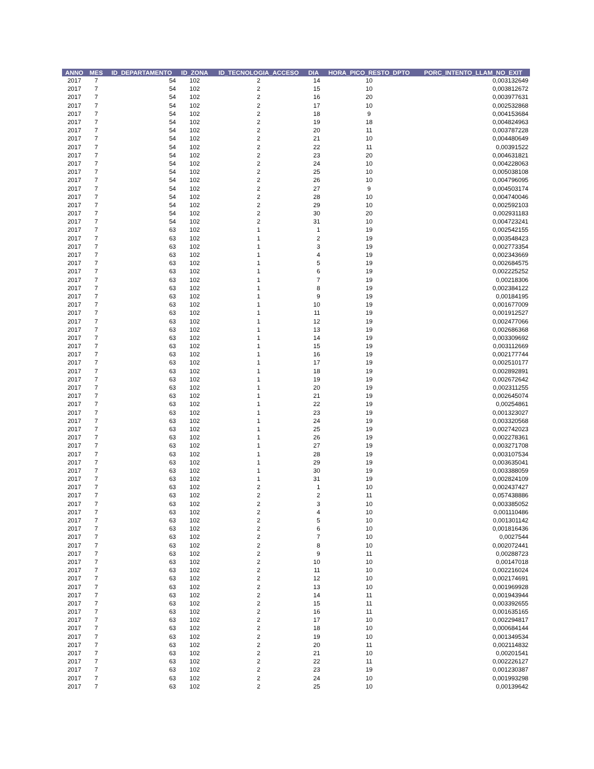| ANNO | MES | ID_DEPARTAMENTO | ID_ZONA | ID_TECNOLOGIA_ACCESO | DIA | HORA_PICO_RESTO_DPTO | PORC_INTENTO_LLAM_NO_EXIT |
| --- | --- | --- | --- | --- | --- | --- | --- |
| 2017 | 7 | 54 | 102 | 2 | 14 | 10 | 0,003132649 |
| 2017 | 7 | 54 | 102 | 2 | 15 | 10 | 0,003812672 |
| 2017 | 7 | 54 | 102 | 2 | 16 | 20 | 0,003977631 |
| 2017 | 7 | 54 | 102 | 2 | 17 | 10 | 0,002532868 |
| 2017 | 7 | 54 | 102 | 2 | 18 | 9 | 0,004153684 |
| 2017 | 7 | 54 | 102 | 2 | 19 | 18 | 0,004824963 |
| 2017 | 7 | 54 | 102 | 2 | 20 | 11 | 0,003787228 |
| 2017 | 7 | 54 | 102 | 2 | 21 | 10 | 0,004480649 |
| 2017 | 7 | 54 | 102 | 2 | 22 | 11 | 0,00391522 |
| 2017 | 7 | 54 | 102 | 2 | 23 | 20 | 0,004631821 |
| 2017 | 7 | 54 | 102 | 2 | 24 | 10 | 0,004228063 |
| 2017 | 7 | 54 | 102 | 2 | 25 | 10 | 0,005038108 |
| 2017 | 7 | 54 | 102 | 2 | 26 | 10 | 0,004796095 |
| 2017 | 7 | 54 | 102 | 2 | 27 | 9 | 0,004503174 |
| 2017 | 7 | 54 | 102 | 2 | 28 | 10 | 0,004740046 |
| 2017 | 7 | 54 | 102 | 2 | 29 | 10 | 0,002592103 |
| 2017 | 7 | 54 | 102 | 2 | 30 | 20 | 0,002931183 |
| 2017 | 7 | 54 | 102 | 2 | 31 | 10 | 0,004723241 |
| 2017 | 7 | 63 | 102 | 1 | 1 | 19 | 0,002542155 |
| 2017 | 7 | 63 | 102 | 1 | 2 | 19 | 0,003548423 |
| 2017 | 7 | 63 | 102 | 1 | 3 | 19 | 0,002773354 |
| 2017 | 7 | 63 | 102 | 1 | 4 | 19 | 0,002343669 |
| 2017 | 7 | 63 | 102 | 1 | 5 | 19 | 0,002684575 |
| 2017 | 7 | 63 | 102 | 1 | 6 | 19 | 0,002225252 |
| 2017 | 7 | 63 | 102 | 1 | 7 | 19 | 0,00218306 |
| 2017 | 7 | 63 | 102 | 1 | 8 | 19 | 0,002384122 |
| 2017 | 7 | 63 | 102 | 1 | 9 | 19 | 0,00184195 |
| 2017 | 7 | 63 | 102 | 1 | 10 | 19 | 0,001677009 |
| 2017 | 7 | 63 | 102 | 1 | 11 | 19 | 0,001912527 |
| 2017 | 7 | 63 | 102 | 1 | 12 | 19 | 0,002477066 |
| 2017 | 7 | 63 | 102 | 1 | 13 | 19 | 0,002686368 |
| 2017 | 7 | 63 | 102 | 1 | 14 | 19 | 0,003309692 |
| 2017 | 7 | 63 | 102 | 1 | 15 | 19 | 0,003112669 |
| 2017 | 7 | 63 | 102 | 1 | 16 | 19 | 0,002177744 |
| 2017 | 7 | 63 | 102 | 1 | 17 | 19 | 0,002510177 |
| 2017 | 7 | 63 | 102 | 1 | 18 | 19 | 0,002892891 |
| 2017 | 7 | 63 | 102 | 1 | 19 | 19 | 0,002672642 |
| 2017 | 7 | 63 | 102 | 1 | 20 | 19 | 0,002311255 |
| 2017 | 7 | 63 | 102 | 1 | 21 | 19 | 0,002645074 |
| 2017 | 7 | 63 | 102 | 1 | 22 | 19 | 0,00254861 |
| 2017 | 7 | 63 | 102 | 1 | 23 | 19 | 0,001323027 |
| 2017 | 7 | 63 | 102 | 1 | 24 | 19 | 0,003320568 |
| 2017 | 7 | 63 | 102 | 1 | 25 | 19 | 0,002742023 |
| 2017 | 7 | 63 | 102 | 1 | 26 | 19 | 0,002278361 |
| 2017 | 7 | 63 | 102 | 1 | 27 | 19 | 0,003271708 |
| 2017 | 7 | 63 | 102 | 1 | 28 | 19 | 0,003107534 |
| 2017 | 7 | 63 | 102 | 1 | 29 | 19 | 0,003635041 |
| 2017 | 7 | 63 | 102 | 1 | 30 | 19 | 0,003388059 |
| 2017 | 7 | 63 | 102 | 1 | 31 | 19 | 0,002824109 |
| 2017 | 7 | 63 | 102 | 2 | 1 | 10 | 0,002437427 |
| 2017 | 7 | 63 | 102 | 2 | 2 | 11 | 0,057438886 |
| 2017 | 7 | 63 | 102 | 2 | 3 | 10 | 0,003385052 |
| 2017 | 7 | 63 | 102 | 2 | 4 | 10 | 0,001110486 |
| 2017 | 7 | 63 | 102 | 2 | 5 | 10 | 0,001301142 |
| 2017 | 7 | 63 | 102 | 2 | 6 | 10 | 0,001816436 |
| 2017 | 7 | 63 | 102 | 2 | 7 | 10 | 0,0027544 |
| 2017 | 7 | 63 | 102 | 2 | 8 | 10 | 0,002072441 |
| 2017 | 7 | 63 | 102 | 2 | 9 | 11 | 0,00288723 |
| 2017 | 7 | 63 | 102 | 2 | 10 | 10 | 0,00147018 |
| 2017 | 7 | 63 | 102 | 2 | 11 | 10 | 0,002216024 |
| 2017 | 7 | 63 | 102 | 2 | 12 | 10 | 0,002174691 |
| 2017 | 7 | 63 | 102 | 2 | 13 | 10 | 0,001969928 |
| 2017 | 7 | 63 | 102 | 2 | 14 | 11 | 0,001943944 |
| 2017 | 7 | 63 | 102 | 2 | 15 | 11 | 0,003392655 |
| 2017 | 7 | 63 | 102 | 2 | 16 | 11 | 0,001635165 |
| 2017 | 7 | 63 | 102 | 2 | 17 | 10 | 0,002294817 |
| 2017 | 7 | 63 | 102 | 2 | 18 | 10 | 0,000684144 |
| 2017 | 7 | 63 | 102 | 2 | 19 | 10 | 0,001349534 |
| 2017 | 7 | 63 | 102 | 2 | 20 | 11 | 0,002114832 |
| 2017 | 7 | 63 | 102 | 2 | 21 | 10 | 0,00201541 |
| 2017 | 7 | 63 | 102 | 2 | 22 | 11 | 0,002226127 |
| 2017 | 7 | 63 | 102 | 2 | 23 | 19 | 0,001230387 |
| 2017 | 7 | 63 | 102 | 2 | 24 | 10 | 0,001993298 |
| 2017 | 7 | 63 | 102 | 2 | 25 | 10 | 0,00139642 |